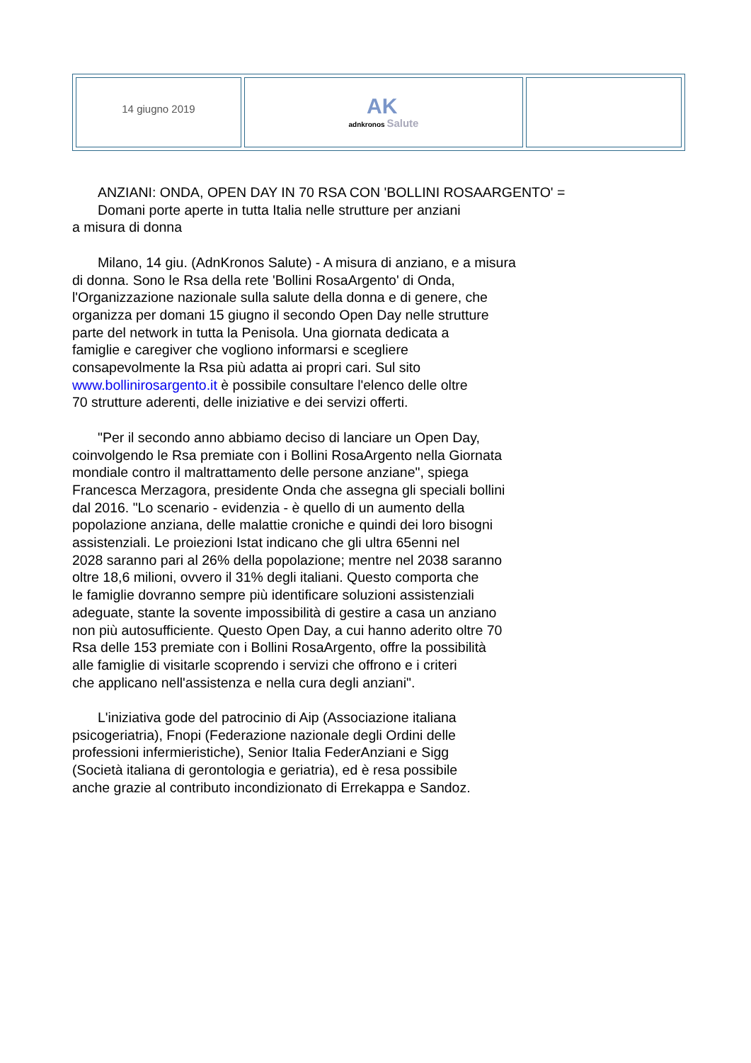| 14 giugno 2019 | AK adnkronos Salute | |
ANZIANI: ONDA, OPEN DAY IN 70 RSA CON 'BOLLINI ROSAARGENTO' =
Domani porte aperte in tutta Italia nelle strutture per anziani
a misura di donna
Milano, 14 giu. (AdnKronos Salute) - A misura di anziano, e a misura
di donna. Sono le Rsa della rete 'Bollini RosaArgento' di Onda,
l'Organizzazione nazionale sulla salute della donna e di genere, che
organizza per domani 15 giugno il secondo Open Day nelle strutture
parte del network in tutta la Penisola. Una giornata dedicata a
famiglie e caregiver che vogliono informarsi e scegliere
consapevolmente la Rsa più adatta ai propri cari. Sul sito
www.bollinirosargento.it è possibile consultare l'elenco delle oltre
70 strutture aderenti, delle iniziative e dei servizi offerti.
"Per il secondo anno abbiamo deciso di lanciare un Open Day,
coinvolgendo le Rsa premiate con i Bollini RosaArgento nella Giornata
mondiale contro il maltrattamento delle persone anziane", spiega
Francesca Merzagora, presidente Onda che assegna gli speciali bollini
dal 2016. "Lo scenario - evidenzia - è quello di un aumento della
popolazione anziana, delle malattie croniche e quindi dei loro bisogni
assistenziali. Le proiezioni Istat indicano che gli ultra 65enni nel
2028 saranno pari al 26% della popolazione; mentre nel 2038 saranno
oltre 18,6 milioni, ovvero il 31% degli italiani. Questo comporta che
le famiglie dovranno sempre più identificare soluzioni assistenziali
adeguate, stante la sovente impossibilità di gestire a casa un anziano
non più autosufficiente. Questo Open Day, a cui hanno aderito oltre 70
Rsa delle 153 premiate con i Bollini RosaArgento, offre la possibilità
alle famiglie di visitarle scoprendo i servizi che offrono e i criteri
che applicano nell'assistenza e nella cura degli anziani".
L'iniziativa gode del patrocinio di Aip (Associazione italiana
psicogeriatria), Fnopi (Federazione nazionale degli Ordini delle
professioni infermieristiche), Senior Italia FederAnziani e Sigg
(Società italiana di gerontologia e geriatria), ed è resa possibile
anche grazie al contributo incondizionato di Errekappa e Sandoz.